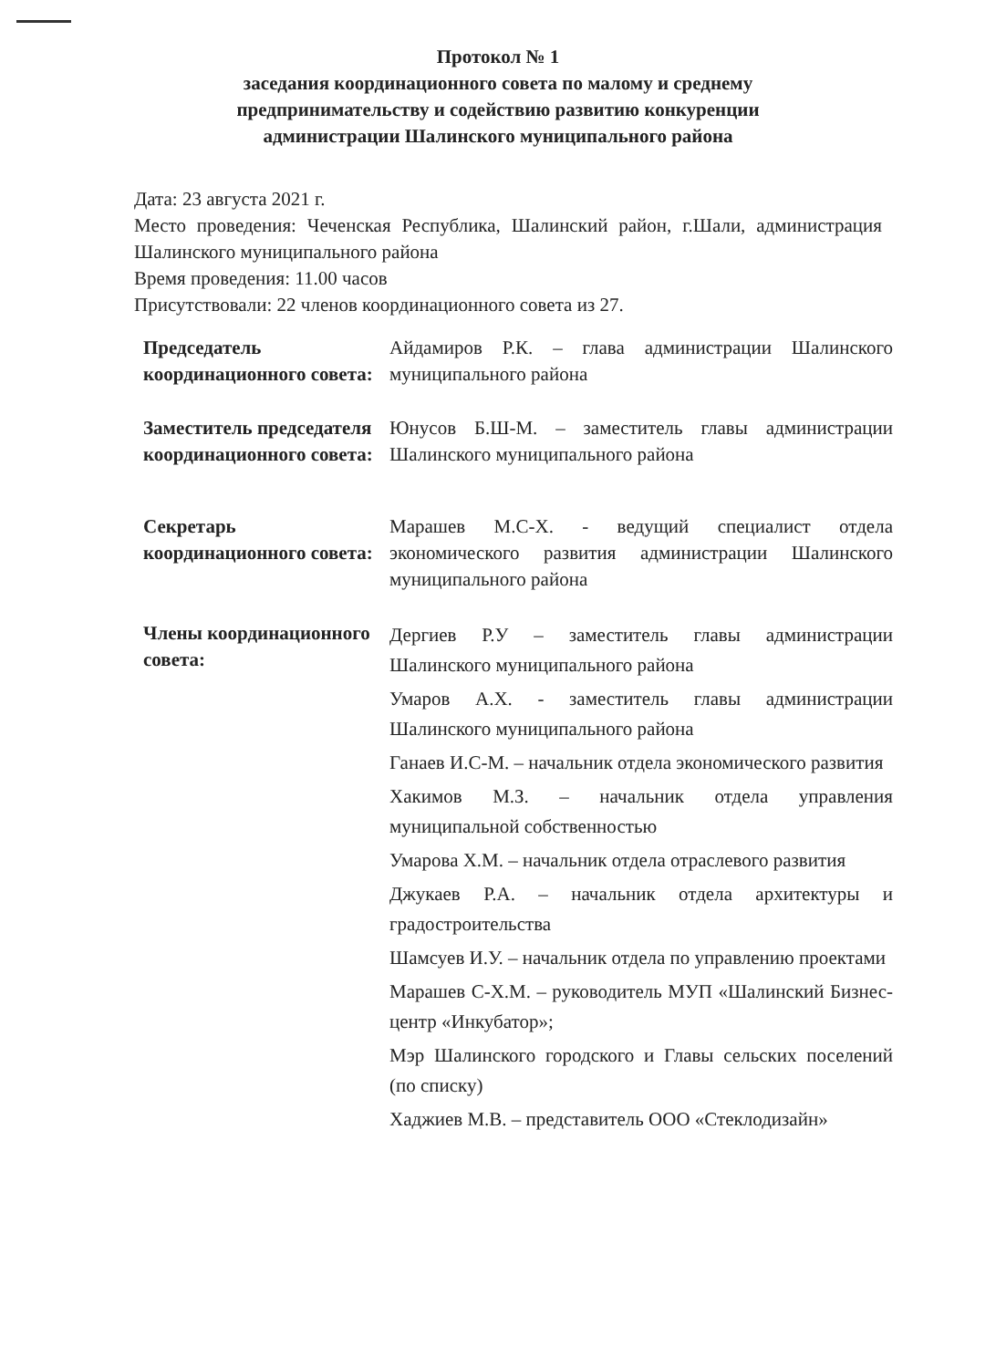Протокол № 1
заседания координационного совета по малому и среднему
предпринимательству и содействию развитию конкуренции
администрации Шалинского муниципального района
Дата: 23 августа 2021 г.
Место проведения: Чеченская Республика, Шалинский район, г.Шали, администрация Шалинского муниципального района
Время проведения: 11.00 часов
Присутствовали: 22 членов координационного совета из 27.
Председатель координационного совета:
Айдамиров Р.К. – глава администрации Шалинского муниципального района
Заместитель председателя координационного совета:
Юнусов Б.Ш-М. – заместитель главы администрации Шалинского муниципального района
Секретарь координационного совета:
Марашев М.С-Х. - ведущий специалист отдела экономического развития администрации Шалинского муниципального района
Члены координационного совета:
Дергиев Р.У – заместитель главы администрации Шалинского муниципального района
Умаров А.Х. - заместитель главы администрации Шалинского муниципального района
Ганаев И.С-М. – начальник отдела экономического развития
Хакимов М.З. – начальник отдела управления муниципальной собственностью
Умарова Х.М. – начальник отдела отраслевого развития
Джукаев Р.А. – начальник отдела архитектуры и градостроительства
Шамсуев И.У. – начальник отдела по управлению проектами
Марашев С-Х.М. – руководитель МУП «Шалинский Бизнес-центр «Инкубатор»;
Мэр Шалинского городского и Главы сельских поселений (по списку)
Хаджиев М.В. – представитель ООО «Стеклодизайн»